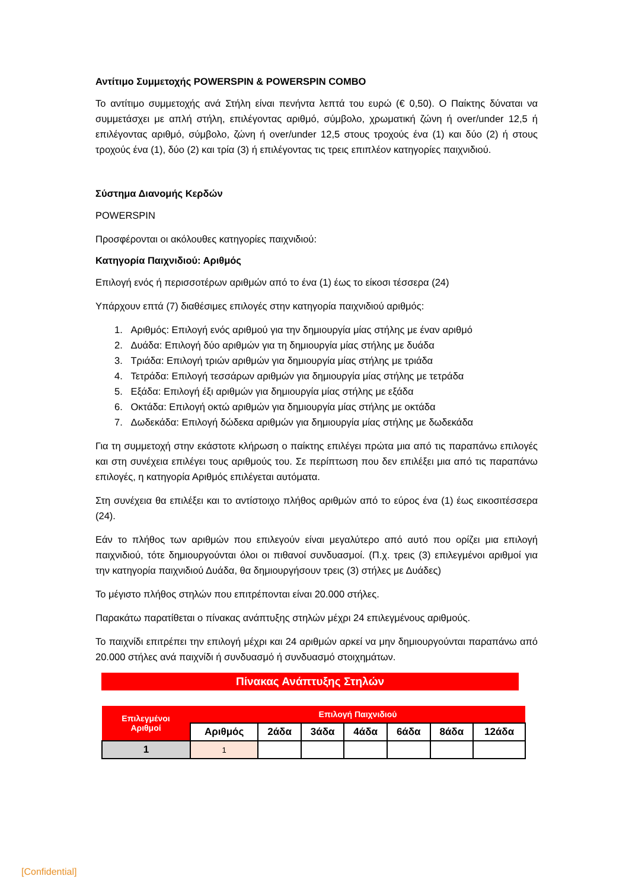Αντίτιμο Συμμετοχής POWERSPIN & POWERSPIN COMBO
Το αντίτιμο συμμετοχής ανά Στήλη είναι πενήντα λεπτά του ευρώ (€ 0,50). Ο Παίκτης δύναται να συμμετάσχει με απλή στήλη, επιλέγοντας αριθμό, σύμβολο, χρωματική ζώνη ή over/under 12,5 ή επιλέγοντας αριθμό, σύμβολο, ζώνη ή over/under 12,5 στους τροχούς ένα (1) και δύο (2) ή στους τροχούς ένα (1), δύο (2) και τρία (3) ή επιλέγοντας τις τρεις επιπλέον κατηγορίες παιχνιδιού.
Σύστημα Διανομής Κερδών
POWERSPIN
Προσφέρονται οι ακόλουθες κατηγορίες παιχνιδιού:
Κατηγορία Παιχνιδιού: Αριθμός
Επιλογή ενός ή περισσοτέρων αριθμών από το ένα (1) έως το είκοσι τέσσερα (24)
Υπάρχουν επτά (7) διαθέσιμες επιλογές στην κατηγορία παιχνιδιού αριθμός:
1. Αριθμός: Επιλογή ενός αριθμού για την δημιουργία μίας στήλης με έναν αριθμό
2. Δυάδα: Επιλογή δύο αριθμών για τη δημιουργία μίας στήλης με δυάδα
3. Τριάδα: Επιλογή τριών αριθμών για δημιουργία μίας στήλης με τριάδα
4. Τετράδα: Επιλογή τεσσάρων αριθμών για δημιουργία μίας στήλης με τετράδα
5. Εξάδα: Επιλογή έξι αριθμών για δημιουργία μίας στήλης με εξάδα
6. Οκτάδα: Επιλογή οκτώ αριθμών για δημιουργία μίας στήλης με οκτάδα
7. Δωδεκάδα: Επιλογή δώδεκα αριθμών για δημιουργία μίας στήλης με δωδεκάδα
Για τη συμμετοχή στην εκάστοτε κλήρωση ο παίκτης επιλέγει πρώτα μια από τις παραπάνω επιλογές και στη συνέχεια επιλέγει τους αριθμούς του. Σε περίπτωση που δεν επιλέξει μια από τις παραπάνω επιλογές, η κατηγορία Αριθμός επιλέγεται αυτόματα.
Στη συνέχεια θα επιλέξει και το αντίστοιχο πλήθος αριθμών από το εύρος ένα (1) έως εικοσιτέσσερα (24).
Εάν το πλήθος των αριθμών που επιλεγούν είναι μεγαλύτερο από αυτό που ορίζει μια επιλογή παιχνιδιού, τότε δημιουργούνται όλοι οι πιθανοί συνδυασμοί. (Π.χ. τρεις (3) επιλεγμένοι αριθμοί για την κατηγορία παιχνιδιού Δυάδα, θα δημιουργήσουν τρεις (3) στήλες με Δυάδες)
Το μέγιστο πλήθος στηλών που επιτρέπονται είναι 20.000 στήλες.
Παρακάτω παρατίθεται ο πίνακας ανάπτυξης στηλών μέχρι 24 επιλεγμένους αριθμούς.
Το παιχνίδι επιτρέπει την επιλογή μέχρι και 24 αριθμών αρκεί να μην δημιουργούνται παραπάνω από 20.000 στήλες ανά παιχνίδι ή συνδυασμό ή συνδυασμό στοιχημάτων.
Πίνακας Ανάπτυξης Στηλών
| Επιλεγμένοι Αριθμοί | Επιλογή Παιχνιδιού | | | | | | |
| --- | --- | --- | --- | --- | --- | --- | --- |
| | Αριθμός | 2άδα | 3άδα | 4άδα | 6άδα | 8άδα | 12άδα |
| 1 | 1 | | | | | | |
[Confidential]